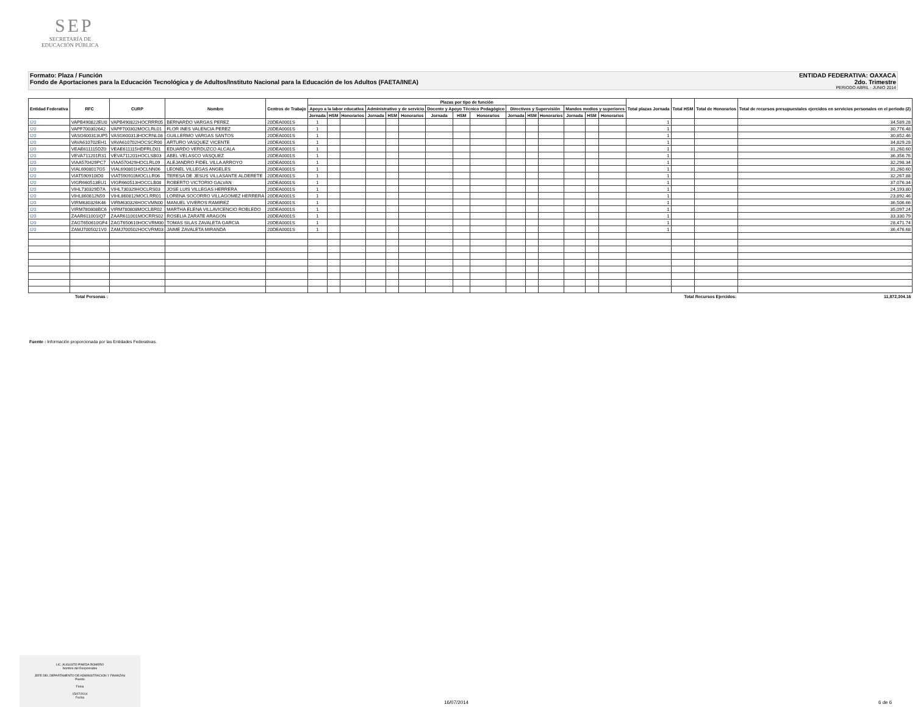SEP
SECRETARÍA DE
EDUCACIÓN PÚBLICA
Formato: Plaza / Función ENTIDAD FEDERATIVA: OAXACA
Fondo de Aportaciones para la Educación Tecnológica y de Adultos/Instituto Nacional para la Educación de los Adultos (FAETA/INEA) 2do. Trimestre
PERIODO ABRIL - JUNIO 2014
| Entidad Federativa | RFC | CURP | Nombre | Centros de Trabajo | Plazas por tipo de función | | | | | | | | | | | | | | | Total plazas Jornada | Total HSM | Total de Honorarios | Total de recursos presupuestales ejercidos en servicios personales en el periodo (2) |
| --- | --- | --- | --- | --- | --- | --- | --- | --- | --- | --- | --- | --- | --- | --- | --- | --- | --- | --- | --- | --- | --- | --- | --- |
| | | | | | Apoyo a la labor educativa | | | Administrativo y de servicio | | | Docente y Apoyo Técnico Pedagógico | | | Directivos y Supervisión | | | Mandos medios y superiores | | | | | | |
| | | | | | Jornada | HSM | Honorarios | Jornada | HSM | Honorarios | Jornada | HSM | Honorarios | Jornada | HSM | Honorarios | Jornada | HSM | Honorarios | | | | |
| I20 | VAPB490822EU0 | VAPB490822HOCRRR05 | BERNARDO VARGAS PEREZ | 20DEA0001S | 1 | | | | | | | | | | | | | | | 1 | | | 34,589.28 |
| I20 | VAPF700302642 | VAPF700302MOCLRL01 | FLOR INES VALENCIA PEREZ | 20DEA0001S | 1 | | | | | | | | | | | | | | | 1 | | | 30,776.48 |
| I20 | VASG600313UP5 | VASG600313HOCRNL08 | GUILLERMO VARGAS SANTOS | 20DEA0001S | 1 | | | | | | | | | | | | | | | 1 | | | 30,852.46 |
| I20 | VAVA610702EH1 | VAVA610702HOCSCR00 | ARTURO VASQUEZ VICENTE | 20DEA0001S | 1 | | | | | | | | | | | | | | | 1 | | | 34,829.28 |
| I20 | VEAE611115DZ0 | VEAE611115HDFRLD01 | EDUARDO VERDUZCO ALCALA | 20DEA0001S | 1 | | | | | | | | | | | | | | | 1 | | | 31,260.60 |
| I20 | VEVA711201R31 | VEVA711201HOCLSB03 | ABEL VELASCO VASQUEZ | 20DEA0001S | 1 | | | | | | | | | | | | | | | 1 | | | 36,356.76 |
| I20 | VIAA570429PC7 | VIAA570429HOCLRL09 | ALEJANDRO FIDEL VILLA ARROYO | 20DEA0001S | 1 | | | | | | | | | | | | | | | 1 | | | 32,298.34 |
| I20 | VIAL6908017G5 | VIAL690801HOCLNN06 | LEONEL VILLEGAS ANGELES | 20DEA0001S | 1 | | | | | | | | | | | | | | | 1 | | | 31,260.60 |
| I20 | VIAT590910ID0 | VIAT590910MOCLLR06 | TERESA DE JESUS VILLASANTE ALDERETE | 20DEA0001S | 1 | | | | | | | | | | | | | | | 1 | | | 32,267.88 |
| I20 | VIGR660513EU1 | VIGR660513HOCCLB08 | ROBERTO VICTORIO GALVAN | 20DEA0001S | 1 | | | | | | | | | | | | | | | 1 | | | 37,076.34 |
| I20 | VIHL730329D7A | VIHL730329HOCLRS03 | JOSE LUIS VILLEGAS HERRERA | 20DEA0001S | 1 | | | | | | | | | | | | | | | 1 | | | 24,193.80 |
| I20 | VIHL860812N59 | VIHL860812MOCLRR01 | LORENA SOCORRO VILLAGOMEZ HERRERA | 20DEA0001S | 1 | | | | | | | | | | | | | | | 1 | | | 23,892.46 |
| I20 | VIRM630326K46 | VIRM630326HOCVMN00 | MANUEL VIVEROS RAMIREZ | 20DEA0001S | 1 | | | | | | | | | | | | | | | 1 | | | 36,506.66 |
| I20 | VIRM780808BC6 | VIRM780808MOCLBR02 | MARTHA ELENA VILLAVICENCIO ROBLEDO | 20DEA0001S | 1 | | | | | | | | | | | | | | | 1 | | | 35,097.24 |
| I20 | ZAAR611001IQ7 | ZAAR611001MOCRRS02 | ROSELIA ZARATE ARAGON | 20DEA0001S | 1 | | | | | | | | | | | | | | | 1 | | | 33,330.79 |
| I20 | ZAGT650610GF4 | ZAGT650610HOCVRM00 | TOMAS SILAS ZAVALETA GARCIA | 20DEA0001S | 1 | | | | | | | | | | | | | | | 1 | | | 28,471.74 |
| I20 | ZAMJ7005021V0 | ZAMJ700502HOCVRM03 | JAIME ZAVALETA MIRANDA | 20DEA0001S | 1 | | | | | | | | | | | | | | | 1 | | | 36,476.68 |
| Total Personas : | | | | | | | | | | | | | | | | | | | | Total Recursos Ejercidos: | | | 11,872,304.16 |
Fuente : Información proporcionada por las Entidades Federativas.
LIC. AUGUSTO PINEDA ROMERO
Nombre del Responsable
JEFE DEL DEPARTAMENTO DE ADMINISTRACION Y FINANZAS
Puesto
Firma
15/07/2014
Fecha
16/07/2014 6 de 6